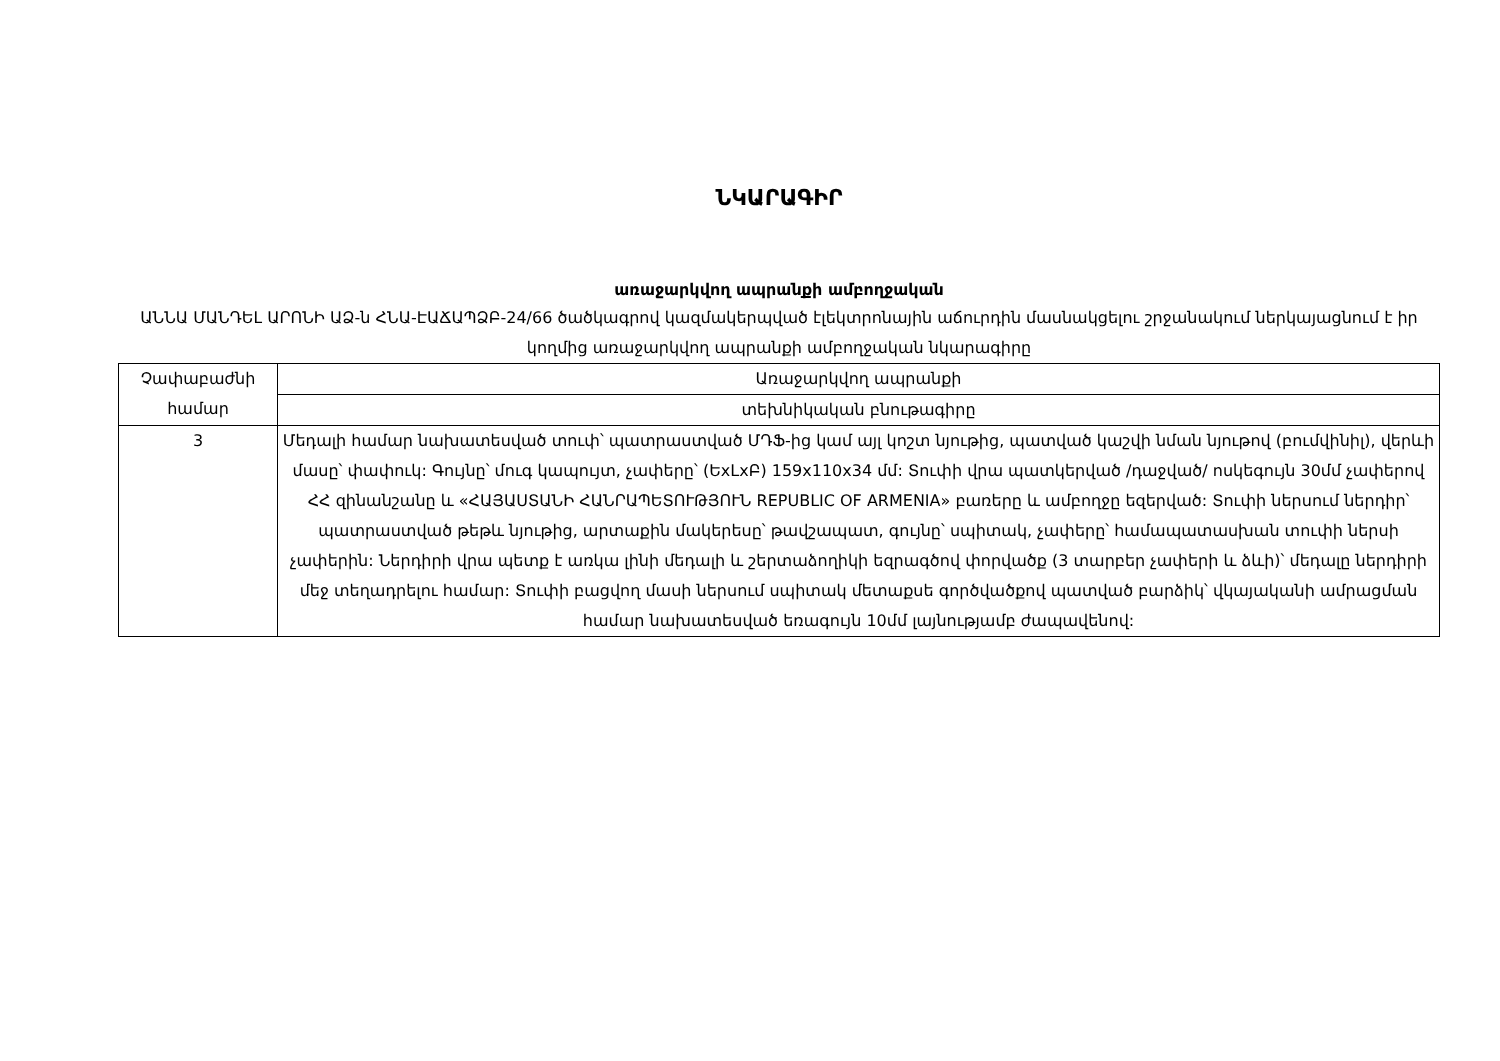ՆԿԱՐԱԳԻՐ
առաջարկվող ապրանքի ամբողջական
ԱՆՆԱ ՄԱՆԴԵԼ ԱՐՈՆԻ ԱՁ-ն ՀՆԱ-ԷԱՃԱՊՁԲ-24/66 ծածկագրով կազմակերպված էլեկտրոնային աճուրդին մասնակցելու շրջանակում ներկայացնում է իր կողմից առաջարկվող ապրանքի ամբողջական նկարագիրը
| Չափաբաժնի համար | Առաջարկվող ապրանքի |
| | տեխնիկական բնութագիրը |
| 3 | Մեդալի համար նախատեսված տուփ՝ պատրաստված ՄԴՖ-ից կամ այլ կոշտ նյութից, պատված կաշվի նման նյութով (բումվինիլ), վերևի մասը՝ փափուկ: Գույնը՝ մուգ կապույտ, չափերը՝ (ԵxLxԲ) 159x110x34 մմ: Տուփի վրա պատկերված /դաջված/ ոսկեգույն 30մմ չափերով ՀՀ զինանշանը և «ՀԱՅԱՍՏԱՆԻ ՀԱՆՐԱՊԵՏՈՒԹՅՈՒՆ REPUBLIC OF ARMENIA» բառերը և ամբողջը եզերված: Տուփի ներսում ներդիր՝ պատրաստված թեթև նյութից, արտաքին մակերեսը՝ թավշապատ, գույնը՝ սպիտակ, չափերը՝ համապատասխան տուփի ներսի չափերին: Ներդիրի վրա պետք է առկա լինի մեդալի և շերտաձողիկի եզրագծով փորվածք (3 տարբեր չափերի և ձևի)՝ մեդալը ներդիրի մեջ տեղադրելու համար: Տուփի բացվող մասի ներսում սպիտակ մետաքսե գործվածքով պատված բարձիկ՝ վկայականի ամրացման համար նախատեսված եռագույն 10մմ լայնությամբ ժապավենով: |